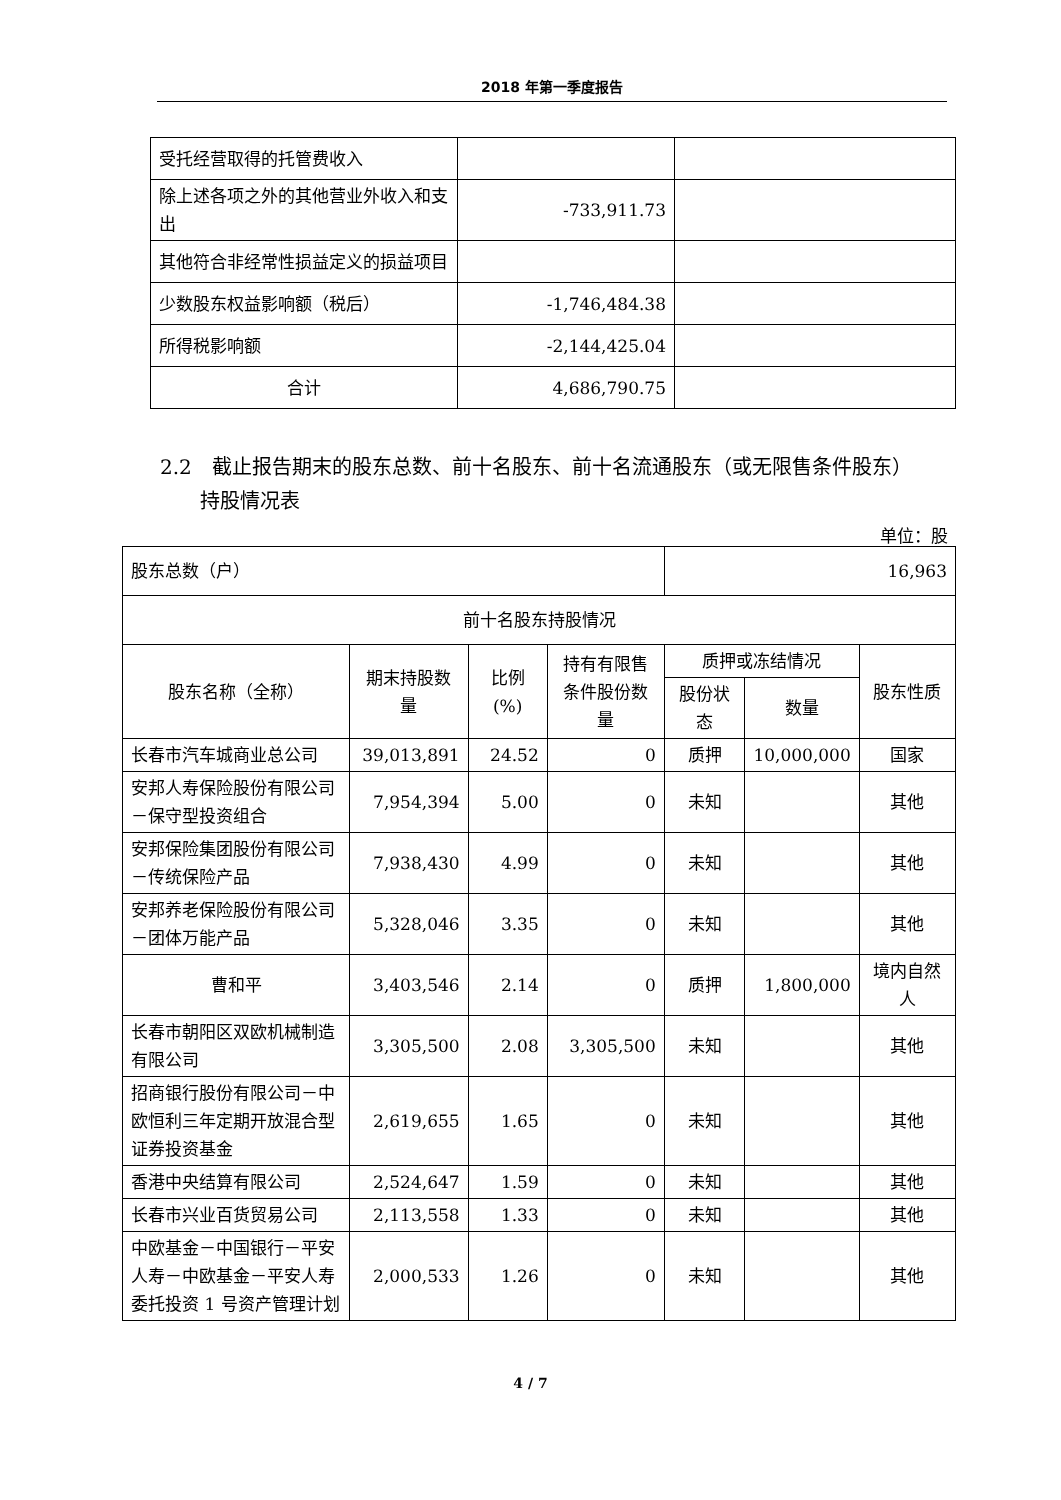2018 年第一季度报告
| 受托经营取得的托管费收入 | | |
| 除上述各项之外的其他营业外收入和支出 | -733,911.73 | |
| 其他符合非经常性损益定义的损益项目 | | |
| 少数股东权益影响额（税后） | -1,746,484.38 | |
| 所得税影响额 | -2,144,425.04 | |
| 合计 | 4,686,790.75 | |
2.2　截止报告期末的股东总数、前十名股东、前十名流通股东（或无限售条件股东）
　　持股情况表
单位：股
| 股东总数（户） | | | | 16,963 | | |
| 前十名股东持股情况 | | | | | | |
| 股东名称（全称） | 期末持股数量 | 比例(%) | 持有有限售条件股份数量 | 质押或冻结情况 | | 股东性质 |
| | | | | 股份状态 | 数量 | |
| 长春市汽车城商业总公司 | 39,013,891 | 24.52 | 0 | 质押 | 10,000,000 | 国家 |
| 安邦人寿保险股份有限公司－保守型投资组合 | 7,954,394 | 5.00 | 0 | 未知 | | 其他 |
| 安邦保险集团股份有限公司－传统保险产品 | 7,938,430 | 4.99 | 0 | 未知 | | 其他 |
| 安邦养老保险股份有限公司－团体万能产品 | 5,328,046 | 3.35 | 0 | 未知 | | 其他 |
| 曹和平 | 3,403,546 | 2.14 | 0 | 质押 | 1,800,000 | 境内自然人 |
| 长春市朝阳区双欧机械制造有限公司 | 3,305,500 | 2.08 | 3,305,500 | 未知 | | 其他 |
| 招商银行股份有限公司－中欧恒利三年定期开放混合型证券投资基金 | 2,619,655 | 1.65 | 0 | 未知 | | 其他 |
| 香港中央结算有限公司 | 2,524,647 | 1.59 | 0 | 未知 | | 其他 |
| 长春市兴业百货贸易公司 | 2,113,558 | 1.33 | 0 | 未知 | | 其他 |
| 中欧基金－中国银行－平安人寿－中欧基金－平安人寿委托投资 1 号资产管理计划 | 2,000,533 | 1.26 | 0 | 未知 | | 其他 |
4 / 7